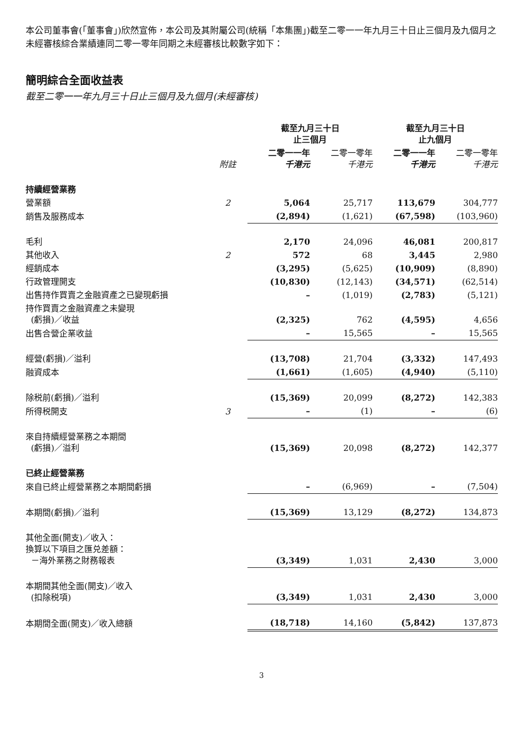本公司董事會(「董事會」)欣然宣佈，本公司及其附屬公司(統稱「本集團」)截至二零一一年九月三十日止三個月及九個月之未經審核綜合業績連同二零一零年同期之未經審核比較數字如下：
簡明綜合全面收益表
截至二零一一年九月三十日止三個月及九個月(未經審核)
| | | 截至九月三十日 止三個月 | | 截至九月三十日 止九個月 | |
| --- | --- | --- | --- | --- | --- |
| | 附註 | 二零一一年 千港元 | 二零一零年 千港元 | 二零一一年 千港元 | 二零一零年 千港元 |
| 持續經營業務 | | | | | |
| 營業額 | 2 | 5,064 | 25,717 | 113,679 | 304,777 |
| 銷售及服務成本 | | (2,894) | (1,621) | (67,598) | (103,960) |
| 毛利 | | 2,170 | 24,096 | 46,081 | 200,817 |
| 其他收入 | 2 | 572 | 68 | 3,445 | 2,980 |
| 經銷成本 | | (3,295) | (5,625) | (10,909) | (8,890) |
| 行政管理開支 | | (10,830) | (12,143) | (34,571) | (62,514) |
| 出售持作買賣之金融資產之已變現虧損 | | – | (1,019) | (2,783) | (5,121) |
| 持作買賣之金融資產之未變現 (虧損)／收益 | | (2,325) | 762 | (4,595) | 4,656 |
| 出售合營企業收益 | | – | 15,565 | – | 15,565 |
| 經營(虧損)／溢利 | | (13,708) | 21,704 | (3,332) | 147,493 |
| 融資成本 | | (1,661) | (1,605) | (4,940) | (5,110) |
| 除税前(虧損)／溢利 | | (15,369) | 20,099 | (8,272) | 142,383 |
| 所得税開支 | 3 | – | (1) | – | (6) |
| 來自持續經營業務之本期間 (虧損)／溢利 | | (15,369) | 20,098 | (8,272) | 142,377 |
| 已終止經營業務 | | | | | |
| 來自已終止經營業務之本期間虧損 | | – | (6,969) | – | (7,504) |
| 本期間(虧損)／溢利 | | (15,369) | 13,129 | (8,272) | 134,873 |
| 其他全面(開支)／收入： 換算以下項目之匯兑差額： －海外業務之財務報表 | | (3,349) | 1,031 | 2,430 | 3,000 |
| 本期間其他全面(開支)／收入 (扣除税項) | | (3,349) | 1,031 | 2,430 | 3,000 |
| 本期間全面(開支)／收入總額 | | (18,718) | 14,160 | (5,842) | 137,873 |
3